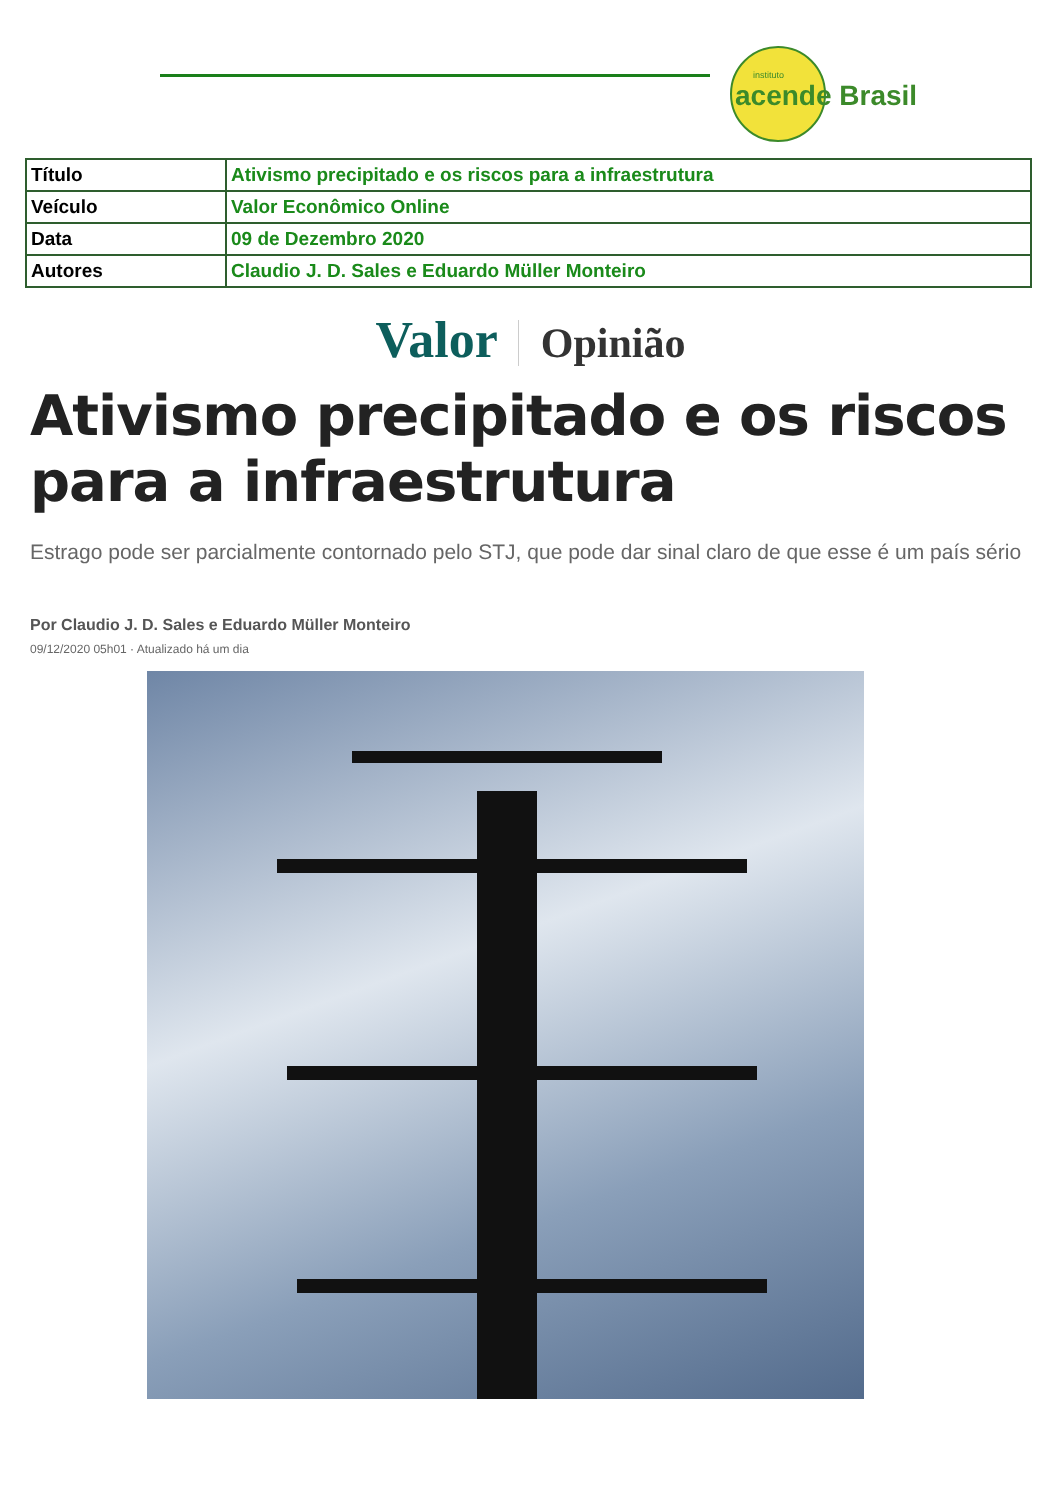instituto
acende Brasil
| Título | Ativismo precipitado e os riscos para a infraestrutura |
| Veículo | Valor Econômico Online |
| Data | 09 de Dezembro 2020 |
| Autores | Claudio J. D. Sales e Eduardo Müller Monteiro |
Valor Opinião
Ativismo precipitado e os riscos para a infraestrutura
Estrago pode ser parcialmente contornado pelo STJ, que pode dar sinal claro de que esse é um país sério
Por Claudio J. D. Sales e Eduardo Müller Monteiro
09/12/2020 05h01 · Atualizado há um dia